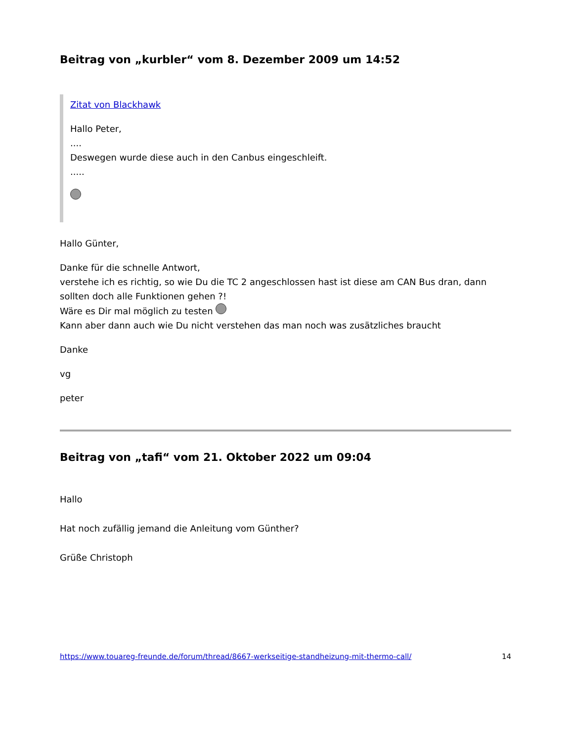Beitrag von „kurbler“ vom 8. Dezember 2009 um 14:52
Zitat von Blackhawk
Hallo Peter,
....
Deswegen wurde diese auch in den Canbus eingeschleift.
.....
Hallo Günter,
Danke für die schnelle Antwort,
verstehe ich es richtig, so wie Du die TC 2 angeschlossen hast ist diese am CAN Bus dran, dann sollten doch alle Funktionen gehen ?!
Wäre es Dir mal möglich zu testen
Kann aber dann auch wie Du nicht verstehen das man noch was zusätzliches braucht
Danke
vg
peter
Beitrag von „tafi“ vom 21. Oktober 2022 um 09:04
Hallo
Hat noch zufällig jemand die Anleitung vom Günther?
Grüße Christoph
https://www.touareg-freunde.de/forum/thread/8667-werkseitige-standheizung-mit-thermo-call/ 14